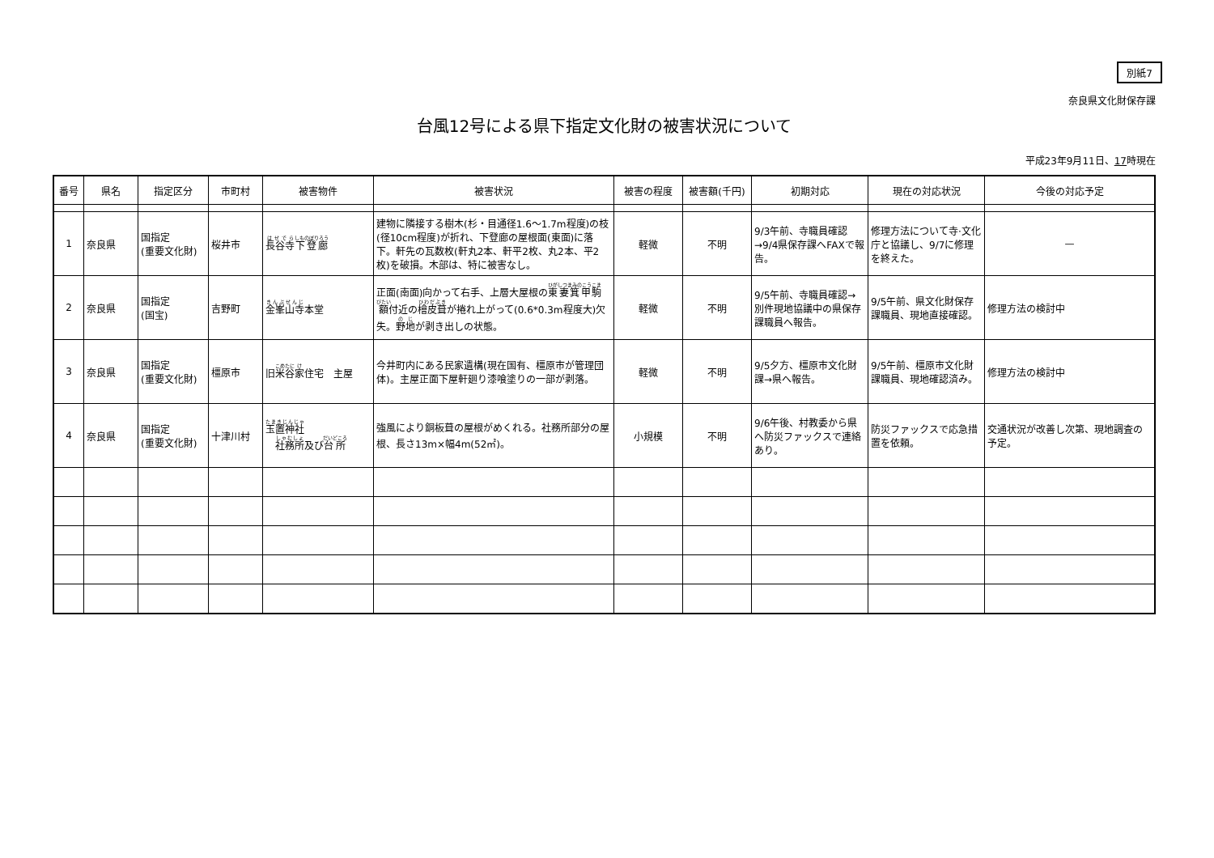別紙7
奈良県文化財保存課
台風12号による県下指定文化財の被害状況について
平成23年9月11日、17時現在
| 番号 | 県名 | 指定区分 | 市町村 | 被害物件 | 被害状況 | 被害の程度 | 被害額(千円) | 初期対応 | 現在の対応状況 | 今後の対応予定 |
| --- | --- | --- | --- | --- | --- | --- | --- | --- | --- | --- |
| 1 | 奈良県 | 国指定 (重要文化財) | 桜井市 | 長谷寺 下登廊 | 建物に隣接する樹木(杉・目通径1.6～1.7m程度)の枝(径10cm程度)が折れ、下登廊の屋根面(東面)に落下。軒先の瓦数枚(軒丸2本、軒平2枚、丸2本、平2枚)を破損。木部は、特に被害なし。 | 軽微 | 不明 | 9/3午前、寺職員確認→9/4県保存課へFAXで報告。 | 修理方法について寺·文化庁と協議し、9/7に修理を終えた。 | — |
| 2 | 奈良県 | 国指定 (国宝) | 吉野町 | 金峯山寺 本堂 | 正面(南面)向かって右手、上層大屋根の 東妻箕甲 駒 額 付近の 檜皮葺 が捲れ上がって(0.6*0.3m程度大)欠失。 野地 が剥き出しの状態。 | 軽微 | 不明 | 9/5午前、寺職員確認→別件現地協議中の県保存課職員へ報告。 | 9/5午前、県文化財保存課職員、現地直接確認。 | 修理方法の検討中 |
| 3 | 奈良県 | 国指定 (重要文化財) | 橿原市 | 旧 米谷 家 住宅 主屋 | 今井町内にある民家遺構(現在国有、橿原市が管理団体)。主屋正面下屋軒廻り漆喰塗りの一部が剥落。 | 軽微 | 不明 | 9/5夕方、橿原市文化財課→県へ報告。 | 9/5午前、橿原市文化財課職員、現地確認済み。 | 修理方法の検討中 |
| 4 | 奈良県 | 国指定 (重要文化財) | 十津川村 | 玉置神社 社務所 及び 台所 | 強風により銅板葺の屋根がめくれる。社務所部分の屋根、長さ13m×幅4m(52㎡)。 | 小規模 | 不明 | 9/6午後、村教委から県へ防災ファックスで連絡あり。 | 防災ファックスで応急措置を依頼。 | 交通状況が改善し次第、現地調査の予定。 |